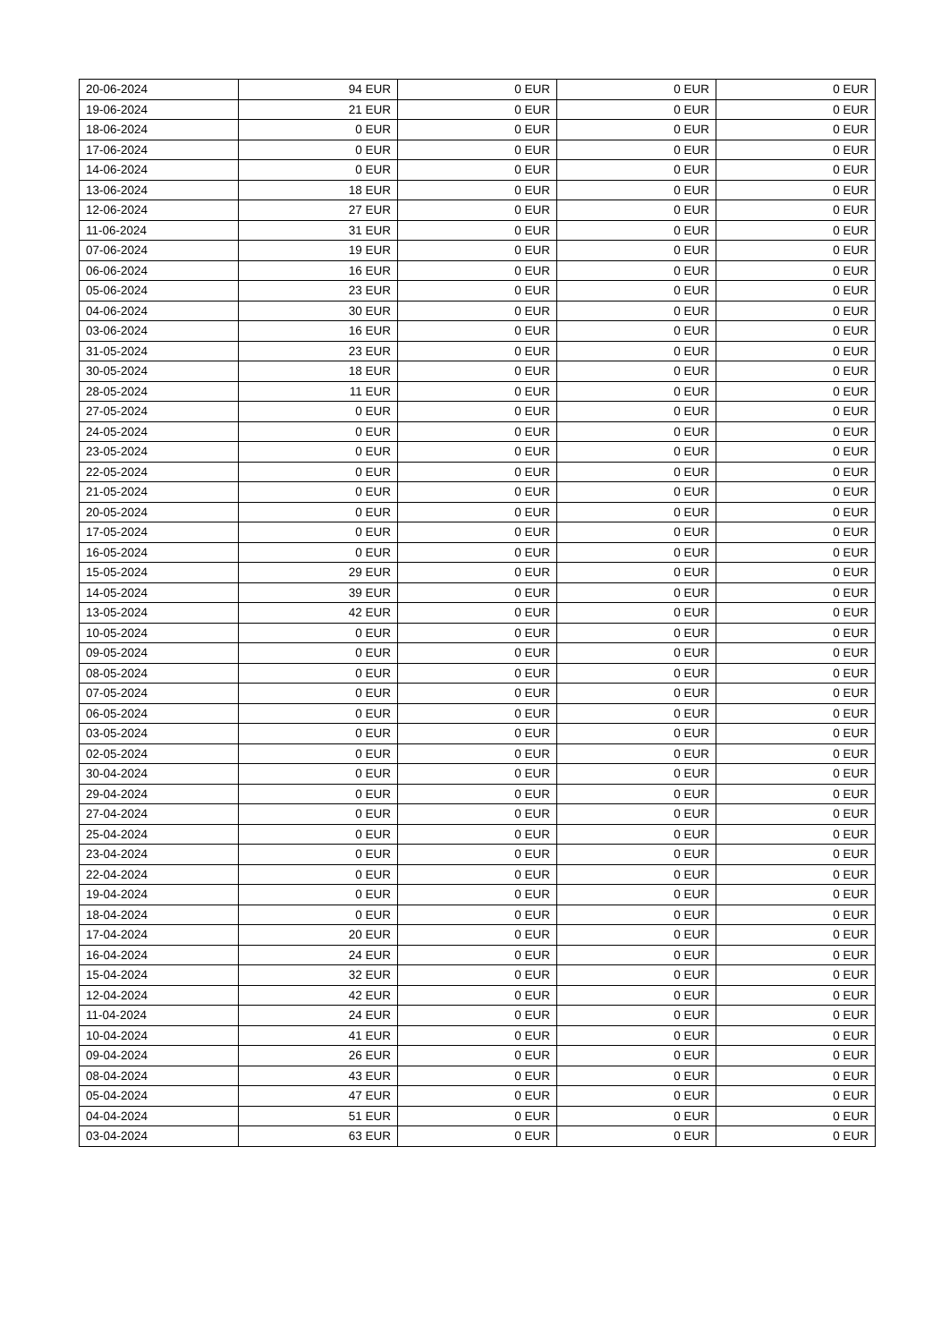| 20-06-2024 | 94 EUR | 0 EUR | 0 EUR | 0 EUR |
| 19-06-2024 | 21 EUR | 0 EUR | 0 EUR | 0 EUR |
| 18-06-2024 | 0 EUR | 0 EUR | 0 EUR | 0 EUR |
| 17-06-2024 | 0 EUR | 0 EUR | 0 EUR | 0 EUR |
| 14-06-2024 | 0 EUR | 0 EUR | 0 EUR | 0 EUR |
| 13-06-2024 | 18 EUR | 0 EUR | 0 EUR | 0 EUR |
| 12-06-2024 | 27 EUR | 0 EUR | 0 EUR | 0 EUR |
| 11-06-2024 | 31 EUR | 0 EUR | 0 EUR | 0 EUR |
| 07-06-2024 | 19 EUR | 0 EUR | 0 EUR | 0 EUR |
| 06-06-2024 | 16 EUR | 0 EUR | 0 EUR | 0 EUR |
| 05-06-2024 | 23 EUR | 0 EUR | 0 EUR | 0 EUR |
| 04-06-2024 | 30 EUR | 0 EUR | 0 EUR | 0 EUR |
| 03-06-2024 | 16 EUR | 0 EUR | 0 EUR | 0 EUR |
| 31-05-2024 | 23 EUR | 0 EUR | 0 EUR | 0 EUR |
| 30-05-2024 | 18 EUR | 0 EUR | 0 EUR | 0 EUR |
| 28-05-2024 | 11 EUR | 0 EUR | 0 EUR | 0 EUR |
| 27-05-2024 | 0 EUR | 0 EUR | 0 EUR | 0 EUR |
| 24-05-2024 | 0 EUR | 0 EUR | 0 EUR | 0 EUR |
| 23-05-2024 | 0 EUR | 0 EUR | 0 EUR | 0 EUR |
| 22-05-2024 | 0 EUR | 0 EUR | 0 EUR | 0 EUR |
| 21-05-2024 | 0 EUR | 0 EUR | 0 EUR | 0 EUR |
| 20-05-2024 | 0 EUR | 0 EUR | 0 EUR | 0 EUR |
| 17-05-2024 | 0 EUR | 0 EUR | 0 EUR | 0 EUR |
| 16-05-2024 | 0 EUR | 0 EUR | 0 EUR | 0 EUR |
| 15-05-2024 | 29 EUR | 0 EUR | 0 EUR | 0 EUR |
| 14-05-2024 | 39 EUR | 0 EUR | 0 EUR | 0 EUR |
| 13-05-2024 | 42 EUR | 0 EUR | 0 EUR | 0 EUR |
| 10-05-2024 | 0 EUR | 0 EUR | 0 EUR | 0 EUR |
| 09-05-2024 | 0 EUR | 0 EUR | 0 EUR | 0 EUR |
| 08-05-2024 | 0 EUR | 0 EUR | 0 EUR | 0 EUR |
| 07-05-2024 | 0 EUR | 0 EUR | 0 EUR | 0 EUR |
| 06-05-2024 | 0 EUR | 0 EUR | 0 EUR | 0 EUR |
| 03-05-2024 | 0 EUR | 0 EUR | 0 EUR | 0 EUR |
| 02-05-2024 | 0 EUR | 0 EUR | 0 EUR | 0 EUR |
| 30-04-2024 | 0 EUR | 0 EUR | 0 EUR | 0 EUR |
| 29-04-2024 | 0 EUR | 0 EUR | 0 EUR | 0 EUR |
| 27-04-2024 | 0 EUR | 0 EUR | 0 EUR | 0 EUR |
| 25-04-2024 | 0 EUR | 0 EUR | 0 EUR | 0 EUR |
| 23-04-2024 | 0 EUR | 0 EUR | 0 EUR | 0 EUR |
| 22-04-2024 | 0 EUR | 0 EUR | 0 EUR | 0 EUR |
| 19-04-2024 | 0 EUR | 0 EUR | 0 EUR | 0 EUR |
| 18-04-2024 | 0 EUR | 0 EUR | 0 EUR | 0 EUR |
| 17-04-2024 | 20 EUR | 0 EUR | 0 EUR | 0 EUR |
| 16-04-2024 | 24 EUR | 0 EUR | 0 EUR | 0 EUR |
| 15-04-2024 | 32 EUR | 0 EUR | 0 EUR | 0 EUR |
| 12-04-2024 | 42 EUR | 0 EUR | 0 EUR | 0 EUR |
| 11-04-2024 | 24 EUR | 0 EUR | 0 EUR | 0 EUR |
| 10-04-2024 | 41 EUR | 0 EUR | 0 EUR | 0 EUR |
| 09-04-2024 | 26 EUR | 0 EUR | 0 EUR | 0 EUR |
| 08-04-2024 | 43 EUR | 0 EUR | 0 EUR | 0 EUR |
| 05-04-2024 | 47 EUR | 0 EUR | 0 EUR | 0 EUR |
| 04-04-2024 | 51 EUR | 0 EUR | 0 EUR | 0 EUR |
| 03-04-2024 | 63 EUR | 0 EUR | 0 EUR | 0 EUR |